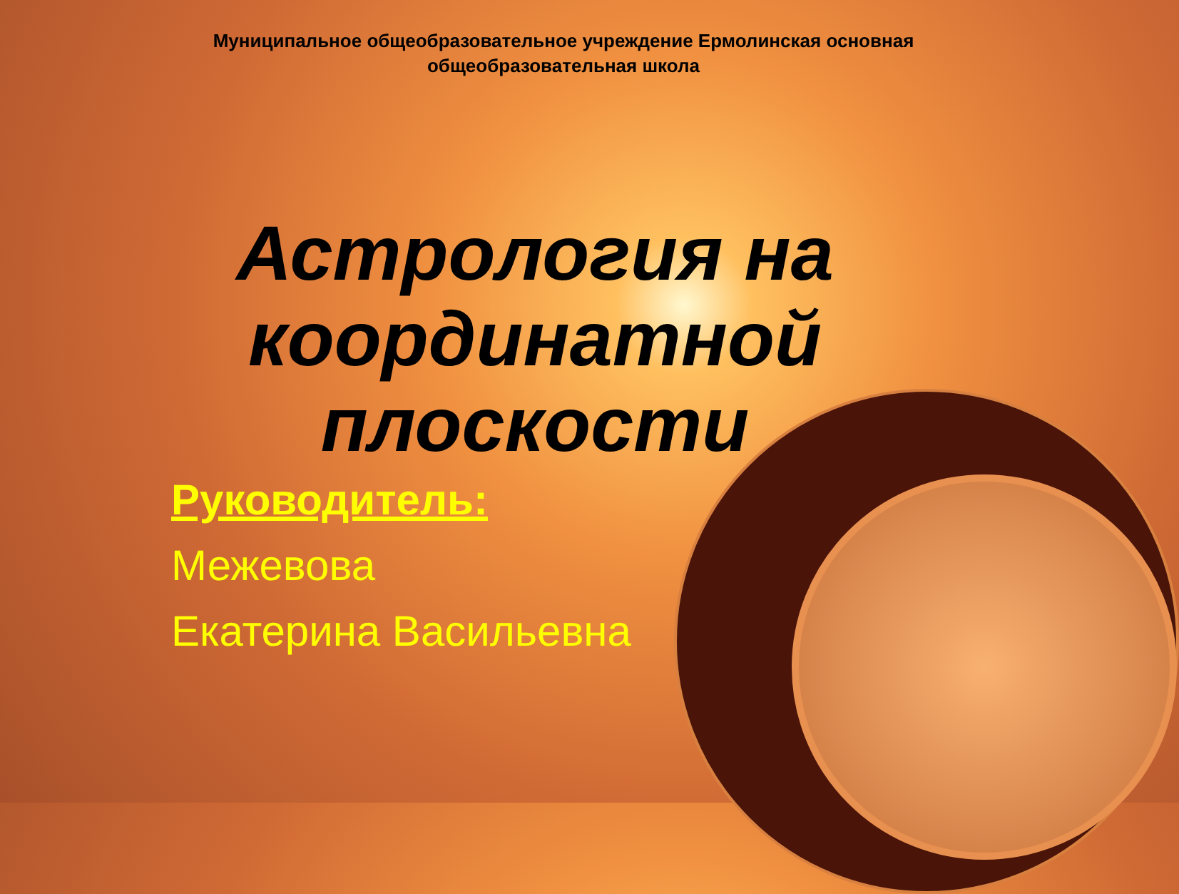Муниципальное общеобразовательное учреждение Ермолинская основная общеобразовательная школа
Астрология на координатной плоскости
Руководитель:
Межевова
Екатерина Васильевна